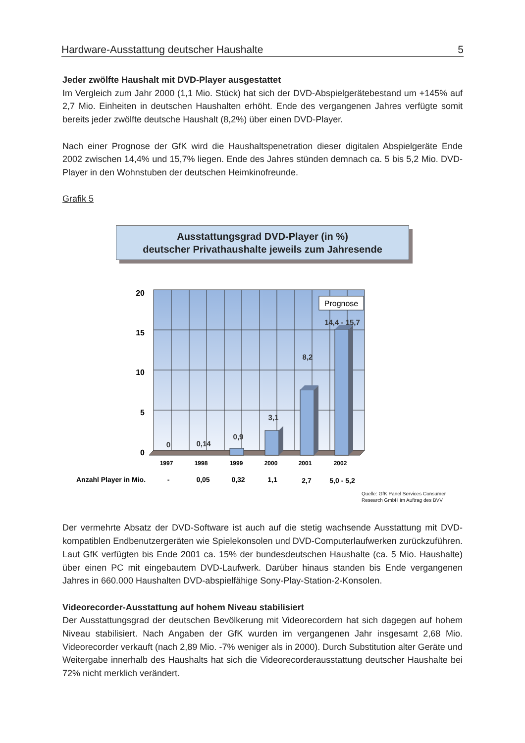Hardware-Ausstattung deutscher Haushalte 5
Jeder zwölfte Haushalt mit DVD-Player ausgestattet
Im Vergleich zum Jahr 2000 (1,1 Mio. Stück) hat sich der DVD-Abspielgerätebestand um +145% auf 2,7 Mio. Einheiten in deutschen Haushalten erhöht. Ende des vergangenen Jahres verfügte somit bereits jeder zwölfte deutsche Haushalt (8,2%) über einen DVD-Player.
Nach einer Prognose der GfK wird die Haushaltspenetration dieser digitalen Abspielgeräte Ende 2002 zwischen 14,4% und 15,7% liegen. Ende des Jahres stünden demnach ca. 5 bis 5,2 Mio. DVD-Player in den Wohnstuben der deutschen Heimkinofreunde.
Grafik 5
Ausstattungsgrad DVD-Player (in %)
deutscher Privathaushalte jeweils zum Jahresende
Prognose
20
15
10
5
0
0
0,14
0,9
3,1
8,2
14,4 - 15,7
1997
1998
1999
2000
2001
2002
Anzahl Player in Mio.
-
0,05
0,32
1,1
2,7
5,0 - 5,2
Quelle: GfK Panel Services Consumer
Research GmbH im Auftrag des BVV
Der vermehrte Absatz der DVD-Software ist auch auf die stetig wachsende Ausstattung mit DVD-kompatiblen Endbenutzergeräten wie Spielekonsolen und DVD-Computerlaufwerken zurückzuführen. Laut GfK verfügten bis Ende 2001 ca. 15% der bundesdeutschen Haushalte (ca. 5 Mio. Haushalte) über einen PC mit eingebautem DVD-Laufwerk. Darüber hinaus standen bis Ende vergangenen Jahres in 660.000 Haushalten DVD-abspielfähige Sony-Play-Station-2-Konsolen.
Videorecorder-Ausstattung auf hohem Niveau stabilisiert
Der Ausstattungsgrad der deutschen Bevölkerung mit Videorecordern hat sich dagegen auf hohem Niveau stabilisiert. Nach Angaben der GfK wurden im vergangenen Jahr insgesamt 2,68 Mio. Videorecorder verkauft (nach 2,89 Mio. -7% weniger als in 2000). Durch Substitution alter Geräte und Weitergabe innerhalb des Haushalts hat sich die Videorecorderausstattung deutscher Haushalte bei 72% nicht merklich verändert.